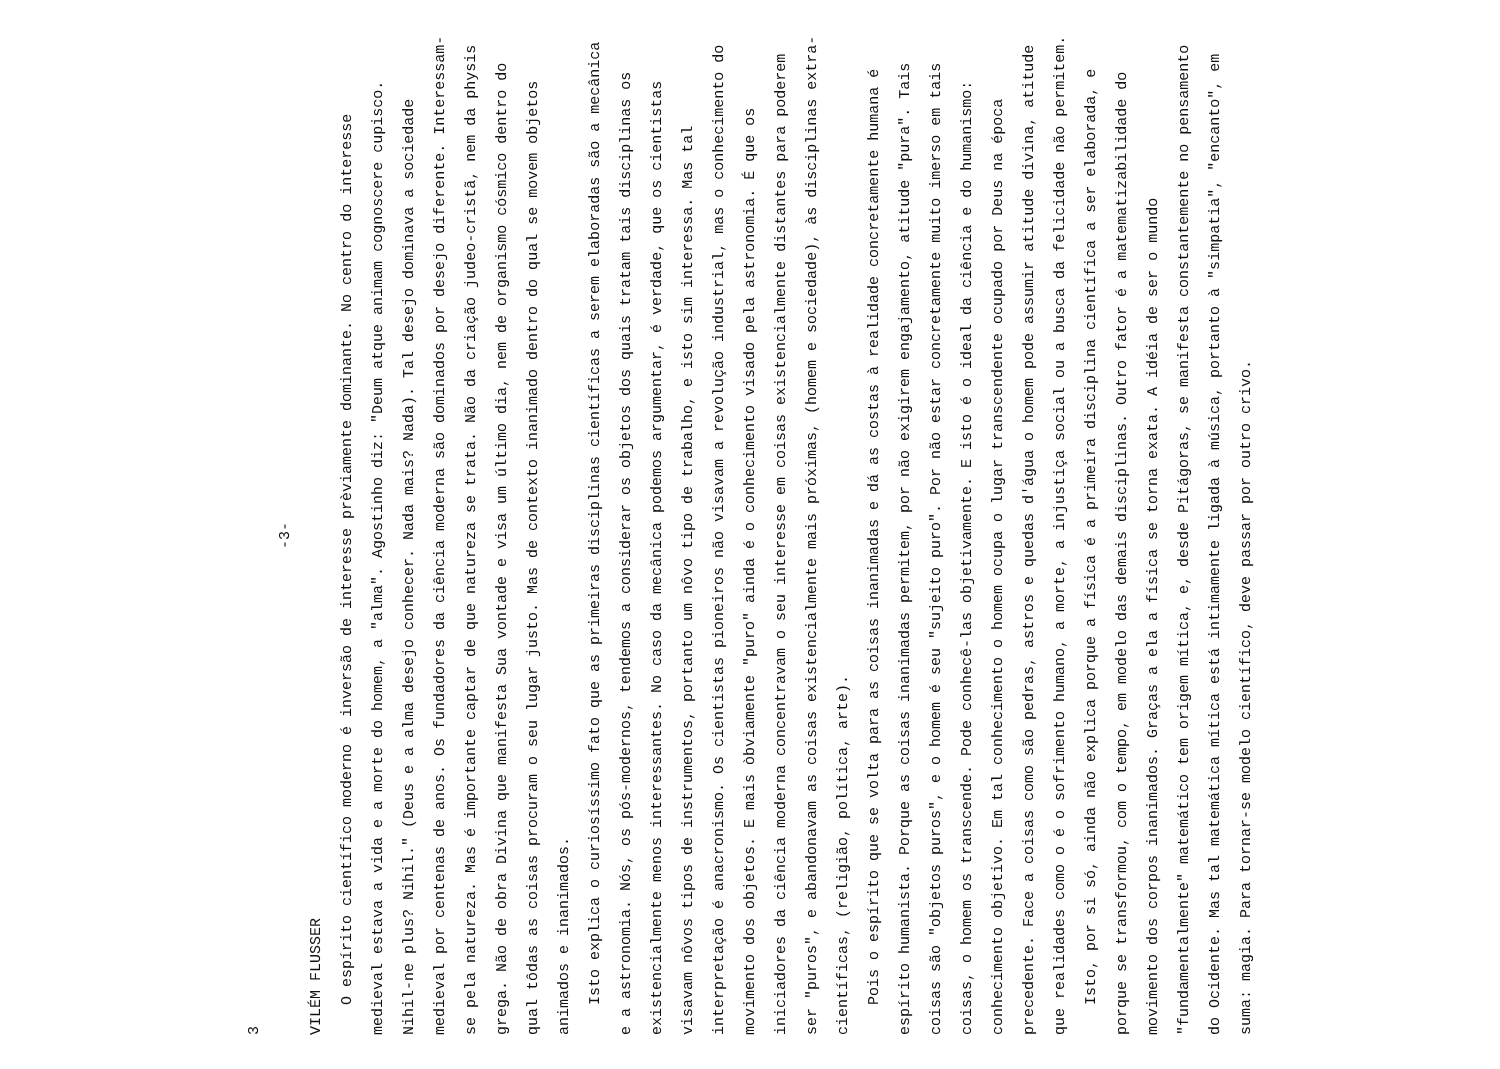3
-3-
VILÉM FLUSSER
O espírito científico moderno é inversão de interesse prèviamente dominante. No centro do interesse medieval estava a vida e a morte do homem, a "alma". Agostinho diz: "Deum atque animam cognoscere cupisco. Nihil-ne plus? Nihil." (Deus e a alma desejo conhecer. Nada mais? Nada). Tal desejo dominava a sociedade medieval por centenas de anos. Os fundadores da ciência moderna são dominados por desejo diferente. Interessam-se pela natureza. Mas é importante captar de que natureza se trata. Não da criação judeo-cristã, nem da physis grega. Não de obra Divina que manifesta Sua vontade e visa um último dia, nem de organismo cósmico dentro do qual tôdas as coisas procuram o seu lugar justo. Mas de contexto inanimado dentro do qual se movem objetos animados e inanimados.
Isto explica o curiosíssimo fato que as primeiras disciplinas científicas a serem elaboradas são a mecânica e a astronomia. Nós, os pós-modernos, tendemos a considerar os objetos dos quais tratam tais disciplinas os existencialmente menos interessantes. No caso da mecânica podemos argumentar, é verdade, que os cientistas visavam nôvos tipos de instrumentos, portanto um nôvo tipo de trabalho, e isto sim interessa. Mas tal interpretação é anacronismo. Os cientistas pioneiros não visavam a revolução industrial, mas o conhecimento do movimento dos objetos. E mais òbviamente "puro" ainda é o conhecimento visado pela astronomia. É que os iniciadores da ciência moderna concentravam o seu interesse em coisas existencialmente distantes para poderem ser "puros", e abandonavam as coisas existencialmente mais próximas, (homem e sociedade), às disciplinas extra-científicas, (religião, política, arte).
Pois o espírito que se volta para as coisas inanimadas e dá as costas à realidade concretamente humana é espírito humanista. Porque as coisas inanimadas permitem, por não exigirem engajamento, atitude "pura". Tais coisas são "objetos puros", e o homem é seu "sujeito puro". Por não estar concretamente muito imerso em tais coisas, o homem os transcende. Pode conhecê-las objetivamente. E isto é o ideal da ciência e do humanismo: conhecimento objetivo. Em tal conhecimento o homem ocupa o lugar transcendente ocupado por Deus na época precedente. Face a coisas como são pedras, astros e quedas d'água o homem pode assumir atitude divina, atitude que realidades como o é o sofrimento humano, a morte, a injustiça social ou a busca da felicidade não permitem.
Isto, por si só, ainda não explica porque a física é a primeira disciplina científica a ser elaborada, e porque se transformou, com o tempo, em modelo das demais disciplinas. Outro fator é a matematizabilidade do movimento dos corpos inanimados. Graças a ela a física se torna exata. A idéia de ser o mundo "fundamentalmente" matemático tem origem mítica, e, desde Pitágoras, se manifesta constantemente no pensamento do Ocidente. Mas tal matemática mítica está intimamente ligada à música, portanto à "simpatia", "encanto", em suma: magia. Para tornar-se modelo científico, deve passar por outro crivo.